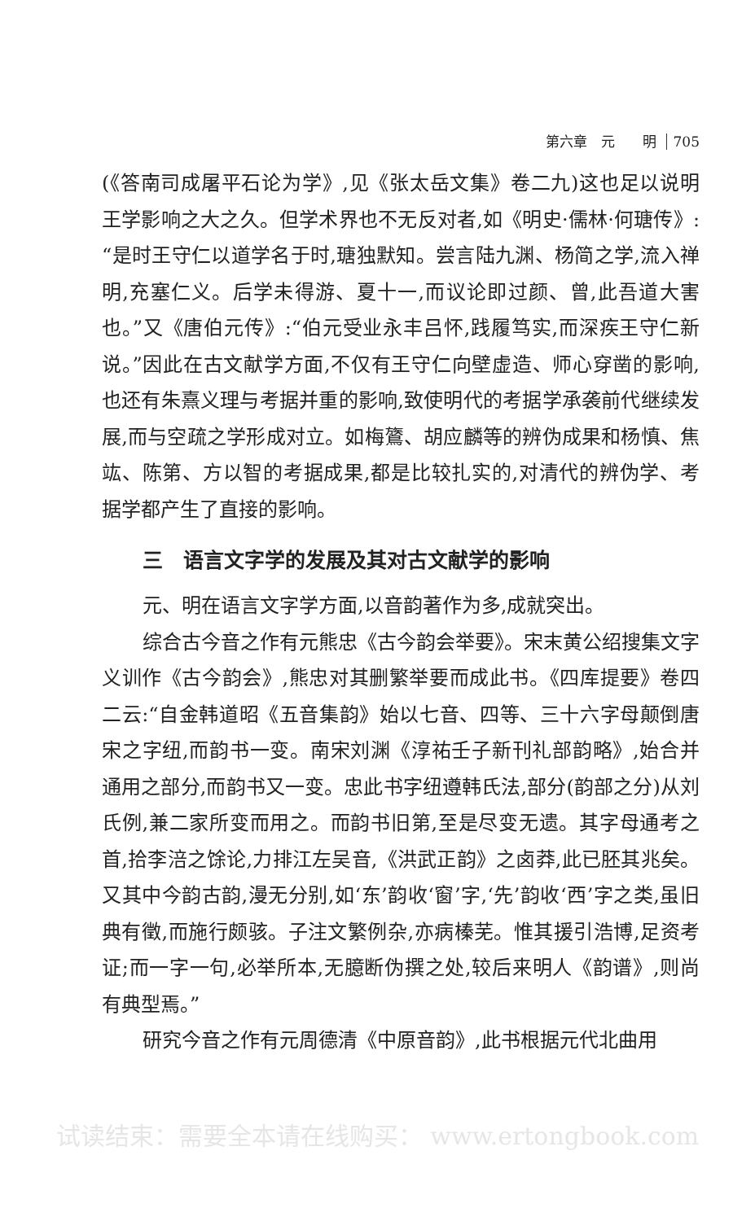第六章　元　　明 705
(《答南司成屠平石论为学》,见《张太岳文集》卷二九)这也足以说明王学影响之大之久。但学术界也不无反对者,如《明史·儒林·何瑭传》:“是时王守仁以道学名于时,瑭独默知。尝言陆九渊、杨简之学,流入禅明,充塞仁义。后学未得游、夏十一,而议论即过颜、曾,此吾道大害也。”又《唐伯元传》:“伯元受业永丰吕怀,践履笃实,而深疾王守仁新说。”因此在古文献学方面,不仅有王守仁向壁虚造、师心穿凿的影响,也还有朱熹义理与考据并重的影响,致使明代的考据学承袭前代继续发展,而与空疏之学形成对立。如梅鷟、胡应麟等的辨伪成果和杨慎、焦竑、陈第、方以智的考据成果,都是比较扎实的,对清代的辨伪学、考据学都产生了直接的影响。
三　语言文字学的发展及其对古文献学的影响
元、明在语言文字学方面,以音韵著作为多,成就突出。
综合古今音之作有元熊忠《古今韵会举要》。宋末黄公绍搜集文字义训作《古今韵会》,熊忠对其删繁举要而成此书。《四库提要》卷四二云:“自金韩道昭《五音集韵》始以七音、四等、三十六字母颠倒唐宋之字纽,而韵书一变。南宋刘渊《淳祐壬子新刊礼部韵略》,始合并通用之部分,而韵书又一变。忠此书字纽遵韩氏法,部分(韵部之分)从刘氏例,兼二家所变而用之。而韵书旧第,至是尽变无遗。其字母通考之首,拾李涪之馀论,力排江左吴音,《洪武正韵》之卤莽,此已胚其兆矣。又其中今韵古韵,漫无分别,如‘东’韵收‘窗’字,‘先’韵收‘西’字之类,虽旧典有徵,而施行颇骇。子注文繁例杂,亦病榛芜。惟其援引浩博,足资考证;而一字一句,必举所本,无臆断伪撰之处,较后来明人《韵谱》,则尚有典型焉。”
研究今音之作有元周德清《中原音韵》,此书根据元代北曲用
试读结束：需要全本请在线购买： www.ertongbook.com